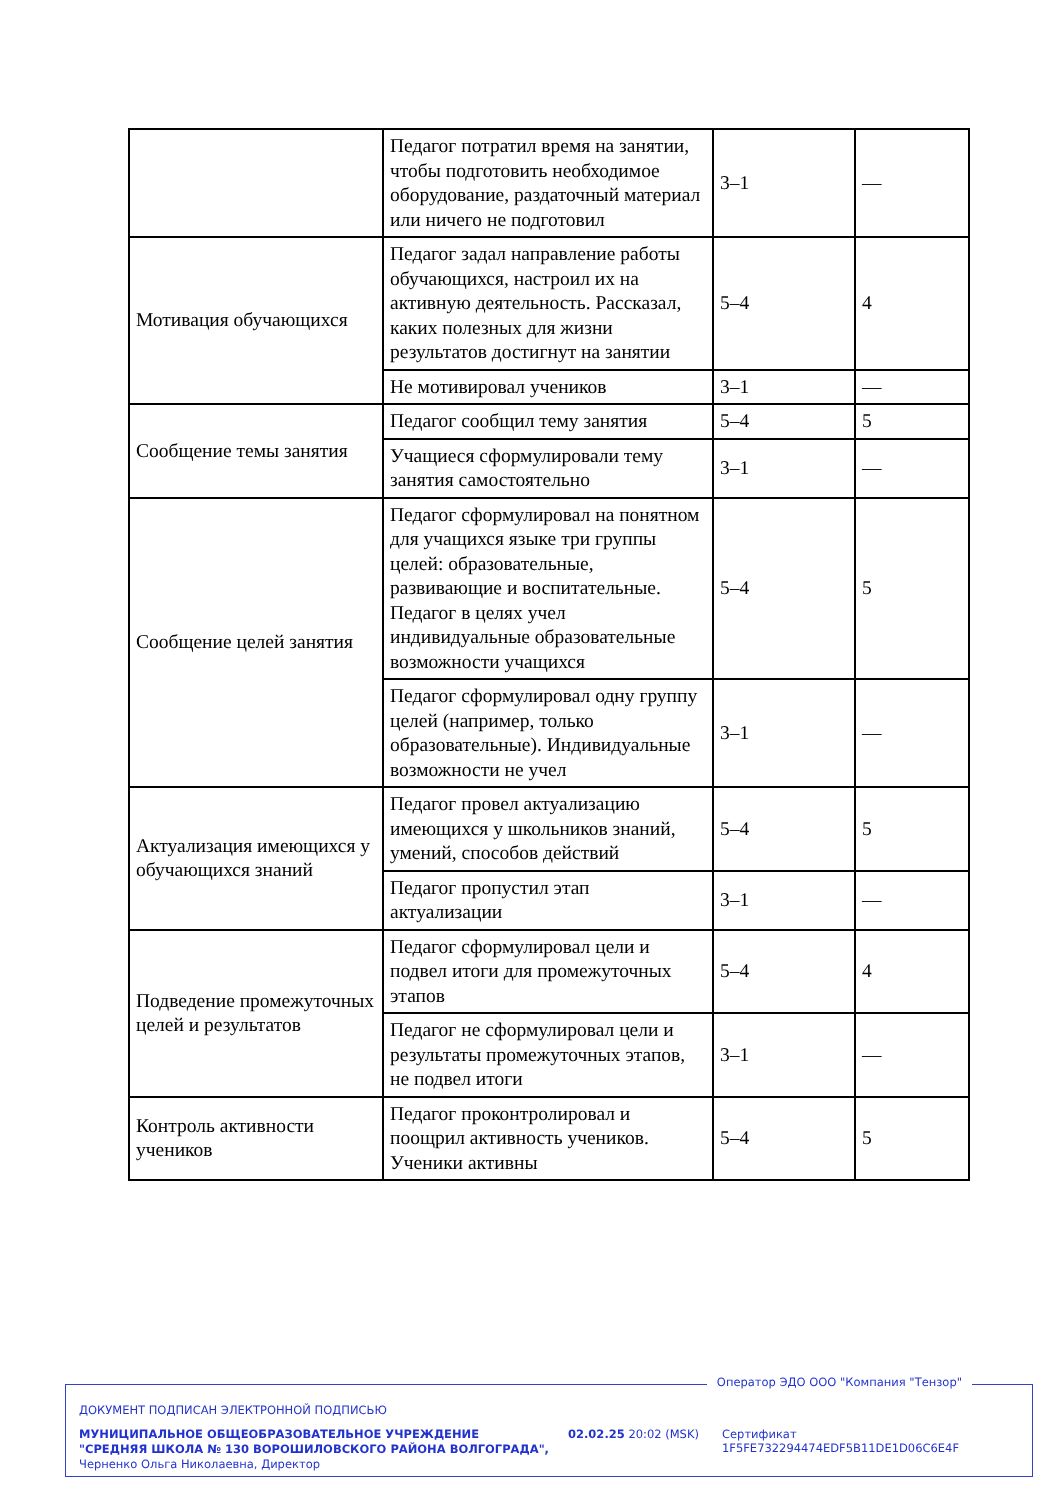| | Педагог потратил время на занятии, чтобы подготовить необходимое оборудование, раздаточный материал или ничего не подготовил | 3–1 | — |
| Мотивация обучающихся | Педагог задал направление работы обучающихся, настроил их на активную деятельность. Рассказал, каких полезных для жизни результатов достигнут на занятии | 5–4 | 4 |
| | Не мотивировал учеников | 3–1 | — |
| Сообщение темы занятия | Педагог сообщил тему занятия | 5–4 | 5 |
| | Учащиеся сформулировали тему занятия самостоятельно | 3–1 | — |
| Сообщение целей занятия | Педагог сформулировал на понятном для учащихся языке три группы целей: образовательные, развивающие и воспитательные. Педагог в целях учел индивидуальные образовательные возможности учащихся | 5–4 | 5 |
| | Педагог сформулировал одну группу целей (например, только образовательные). Индивидуальные возможности не учел | 3–1 | — |
| Актуализация имеющихся у обучающихся знаний | Педагог провел актуализацию имеющихся у школьников знаний, умений, способов действий | 5–4 | 5 |
| | Педагог пропустил этап актуализации | 3–1 | — |
| Подведение промежуточных целей и результатов | Педагог сформулировал цели и подвел итоги для промежуточных этапов | 5–4 | 4 |
| | Педагог не сформулировал цели и результаты промежуточных этапов, не подвел итоги | 3–1 | — |
| Контроль активности учеников | Педагог проконтролировал и поощрил активность учеников. Ученики активны | 5–4 | 5 |
Оператор ЭДО ООО "Компания "Тензор"
ДОКУМЕНТ ПОДПИСАН ЭЛЕКТРОННОЙ ПОДПИСЬЮ
МУНИЦИПАЛЬНОЕ ОБЩЕОБРАЗОВАТЕЛЬНОЕ УЧРЕЖДЕНИЕ "СРЕДНЯЯ ШКОЛА № 130 ВОРОШИЛОВСКОГО РАЙОНА ВОЛГОГРАДА", Черненко Ольга Николаевна, Директор
02.02.25 20:02 (MSK)
Сертификат 1F5FE732294474EDF5B11DE1D06C6E4F